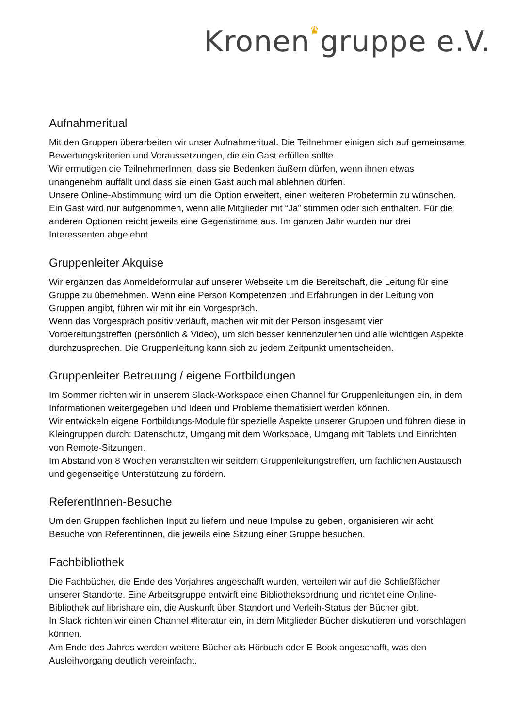Kronen♛gruppe e.V.
Aufnahmeritual
Mit den Gruppen überarbeiten wir unser Aufnahmeritual. Die Teilnehmer einigen sich auf gemeinsame Bewertungskriterien und Voraussetzungen, die ein Gast erfüllen sollte.
Wir ermutigen die TeilnehmerInnen, dass sie Bedenken äußern dürfen, wenn ihnen etwas unangenehm auffällt und dass sie einen Gast auch mal ablehnen dürfen.
Unsere Online-Abstimmung wird um die Option erweitert, einen weiteren Probetermin zu wünschen.
Ein Gast wird nur aufgenommen, wenn alle Mitglieder mit “Ja” stimmen oder sich enthalten. Für die anderen Optionen reicht jeweils eine Gegenstimme aus. Im ganzen Jahr wurden nur drei Interessenten abgelehnt.
Gruppenleiter Akquise
Wir ergänzen das Anmeldeformular auf unserer Webseite um die Bereitschaft, die Leitung für eine Gruppe zu übernehmen. Wenn eine Person Kompetenzen und Erfahrungen in der Leitung von Gruppen angibt, führen wir mit ihr ein Vorgespräch.
Wenn das Vorgespräch positiv verläuft, machen wir mit der Person insgesamt vier Vorbereitungstreffen (persönlich & Video), um sich besser kennenzulernen und alle wichtigen Aspekte durchzusprechen. Die Gruppenleitung kann sich zu jedem Zeitpunkt umentscheiden.
Gruppenleiter Betreuung / eigene Fortbildungen
Im Sommer richten wir in unserem Slack-Workspace einen Channel für Gruppenleitungen ein, in dem Informationen weitergegeben und Ideen und Probleme thematisiert werden können.
Wir entwickeln eigene Fortbildungs-Module für spezielle Aspekte unserer Gruppen und führen diese in Kleingruppen durch: Datenschutz, Umgang mit dem Workspace, Umgang mit Tablets und Einrichten von Remote-Sitzungen.
Im Abstand von 8 Wochen veranstalten wir seitdem Gruppenleitungstreffen, um fachlichen Austausch und gegenseitige Unterstützung zu fördern.
ReferentInnen-Besuche
Um den Gruppen fachlichen Input zu liefern und neue Impulse zu geben, organisieren wir acht Besuche von Referentinnen, die jeweils eine Sitzung einer Gruppe besuchen.
Fachbibliothek
Die Fachbücher, die Ende des Vorjahres angeschafft wurden, verteilen wir auf die Schließfächer unserer Standorte. Eine Arbeitsgruppe entwirft eine Bibliotheksordnung und richtet eine Online-Bibliothek auf librishare ein, die Auskunft über Standort und Verleih-Status der Bücher gibt.
In Slack richten wir einen Channel #literatur ein, in dem Mitglieder Bücher diskutieren und vorschlagen können.
Am Ende des Jahres werden weitere Bücher als Hörbuch oder E-Book angeschafft, was den Ausleihvorgang deutlich vereinfacht.